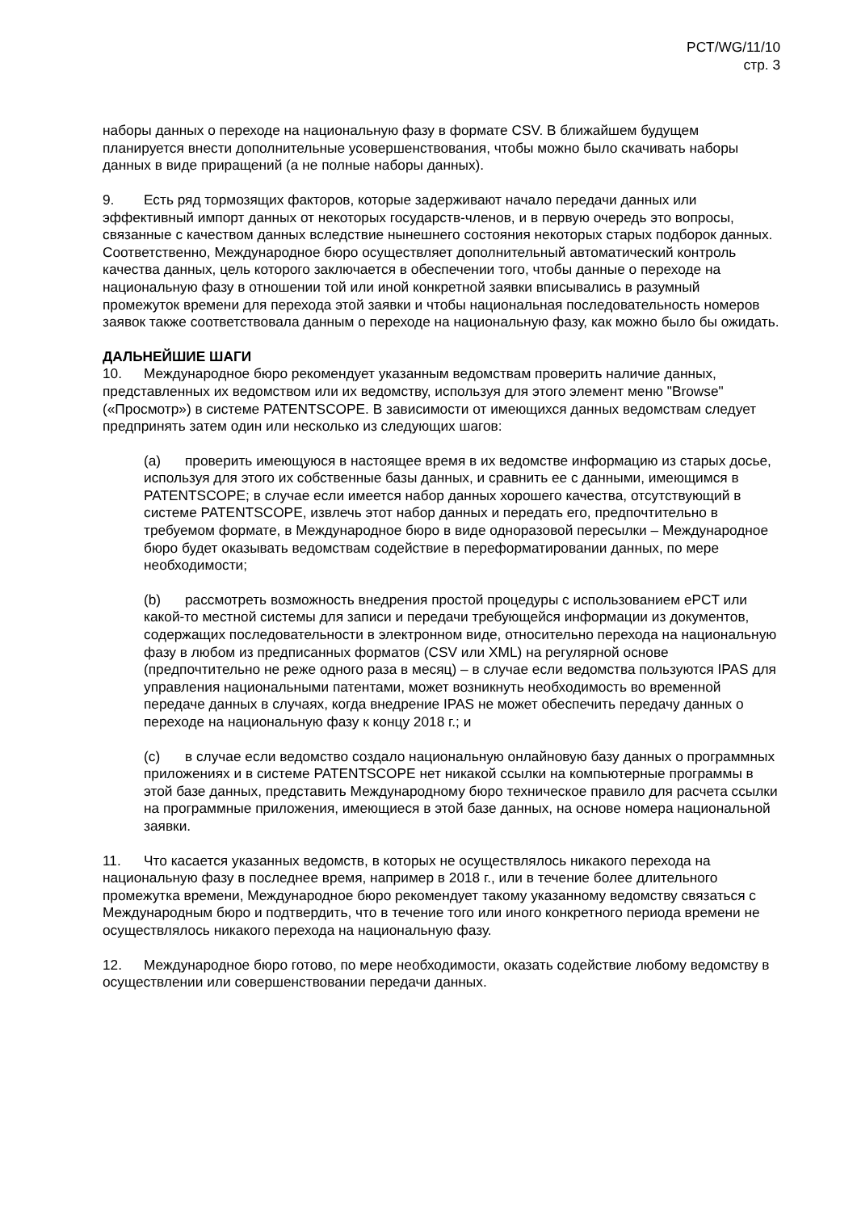PCT/WG/11/10
стр. 3
наборы данных о переходе на национальную фазу в формате CSV. В ближайшем будущем планируется внести дополнительные усовершенствования, чтобы можно было скачивать наборы данных в виде приращений (а не полные наборы данных).
9. Есть ряд тормозящих факторов, которые задерживают начало передачи данных или эффективный импорт данных от некоторых государств-членов, и в первую очередь это вопросы, связанные с качеством данных вследствие нынешнего состояния некоторых старых подборок данных. Соответственно, Международное бюро осуществляет дополнительный автоматический контроль качества данных, цель которого заключается в обеспечении того, чтобы данные о переходе на национальную фазу в отношении той или иной конкретной заявки вписывались в разумный промежуток времени для перехода этой заявки и чтобы национальная последовательность номеров заявок также соответствовала данным о переходе на национальную фазу, как можно было бы ожидать.
ДАЛЬНЕЙШИЕ ШАГИ
10. Международное бюро рекомендует указанным ведомствам проверить наличие данных, представленных их ведомством или их ведомству, используя для этого элемент меню "Browse" («Просмотр») в системе PATENTSCOPE. В зависимости от имеющихся данных ведомствам следует предпринять затем один или несколько из следующих шагов:
(a) проверить имеющуюся в настоящее время в их ведомстве информацию из старых досье, используя для этого их собственные базы данных, и сравнить ее с данными, имеющимся в PATENTSCOPE; в случае если имеется набор данных хорошего качества, отсутствующий в системе PATENTSCOPE, извлечь этот набор данных и передать его, предпочтительно в требуемом формате, в Международное бюро в виде одноразовой пересылки – Международное бюро будет оказывать ведомствам содействие в переформатировании данных, по мере необходимости;
(b) рассмотреть возможность внедрения простой процедуры с использованием ePCT или какой-то местной системы для записи и передачи требующейся информации из документов, содержащих последовательности в электронном виде, относительно перехода на национальную фазу в любом из предписанных форматов (CSV или XML) на регулярной основе (предпочтительно не реже одного раза в месяц) – в случае если ведомства пользуются IPAS для управления национальными патентами, может возникнуть необходимость во временной передаче данных в случаях, когда внедрение IPAS не может обеспечить передачу данных о переходе на национальную фазу к концу 2018 г.; и
(c) в случае если ведомство создало национальную онлайновую базу данных о программных приложениях и в системе PATENTSCOPE нет никакой ссылки на компьютерные программы в этой базе данных, представить Международному бюро техническое правило для расчета ссылки на программные приложения, имеющиеся в этой базе данных, на основе номера национальной заявки.
11. Что касается указанных ведомств, в которых не осуществлялось никакого перехода на национальную фазу в последнее время, например в 2018 г., или в течение более длительного промежутка времени, Международное бюро рекомендует такому указанному ведомству связаться с Международным бюро и подтвердить, что в течение того или иного конкретного периода времени не осуществлялось никакого перехода на национальную фазу.
12. Международное бюро готово, по мере необходимости, оказать содействие любому ведомству в осуществлении или совершенствовании передачи данных.